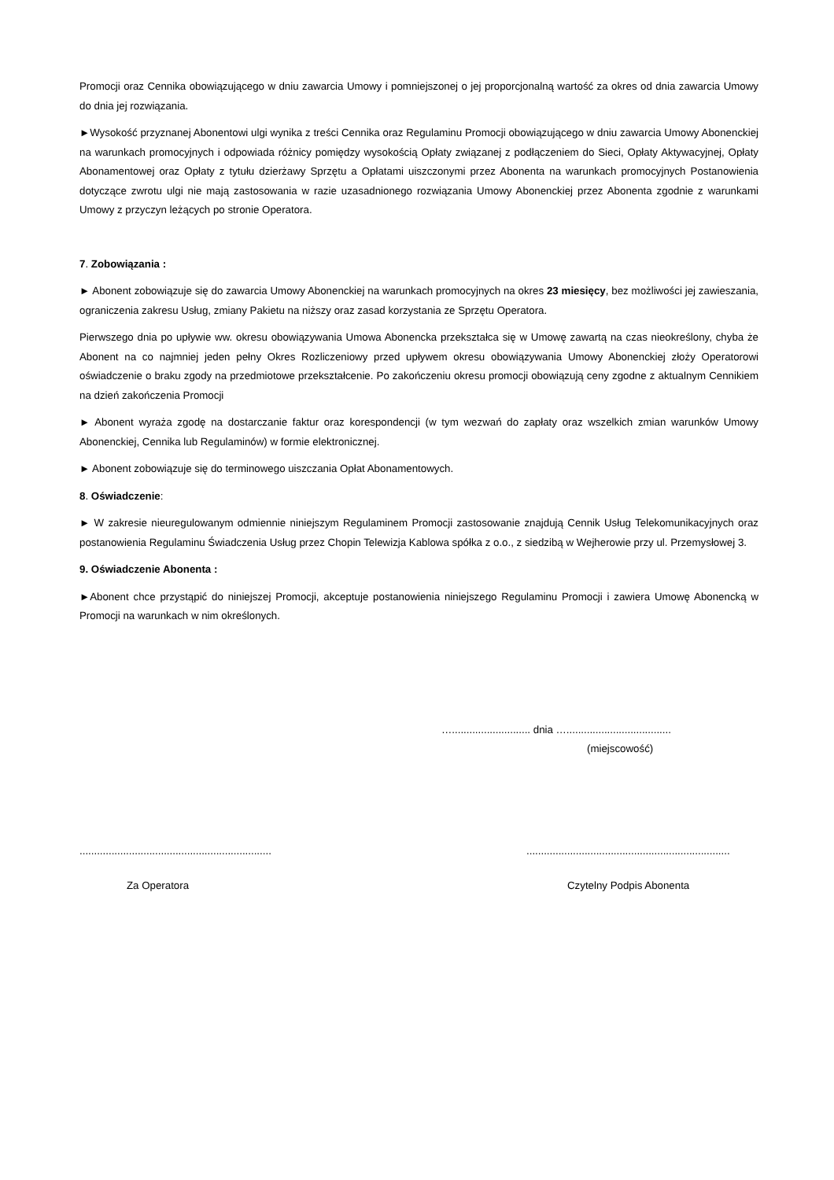Promocji oraz Cennika obowiązującego w dniu zawarcia Umowy i pomniejszonej o jej proporcjonalną wartość za okres od dnia zawarcia Umowy do dnia jej rozwiązania.
►Wysokość przyznanej Abonentowi ulgi wynika z treści Cennika oraz Regulaminu Promocji obowiązującego w dniu zawarcia Umowy Abonenckiej na warunkach promocyjnych i odpowiada różnicy pomiędzy wysokością Opłaty związanej z podłączeniem do Sieci, Opłaty Aktywacyjnej, Opłaty Abonamentowej oraz Opłaty z tytułu dzierżawy Sprzętu a Opłatami uiszczonymi przez Abonenta na warunkach promocyjnych Postanowienia dotyczące zwrotu ulgi nie mają zastosowania w razie uzasadnionego rozwiązania Umowy Abonenckiej przez Abonenta zgodnie z warunkami Umowy z przyczyn leżących po stronie Operatora.
7. Zobowiązania :
► Abonent zobowiązuje się do zawarcia Umowy Abonenckiej na warunkach promocyjnych na okres 23 miesięcy, bez możliwości jej zawieszania, ograniczenia zakresu Usług, zmiany Pakietu na niższy oraz zasad korzystania ze Sprzętu Operatora.
Pierwszego dnia po upływie ww. okresu obowiązywania Umowa Abonencka przekształca się w Umowę zawartą na czas nieokreślony, chyba że Abonent na co najmniej jeden pełny Okres Rozliczeniowy przed upływem okresu obowiązywania Umowy Abonenckiej złoży Operatorowi oświadczenie o braku zgody na przedmiotowe przekształcenie. Po zakończeniu okresu promocji obowiązują ceny zgodne z aktualnym Cennikiem na dzień zakończenia Promocji
► Abonent wyraża zgodę na dostarczanie faktur oraz korespondencji (w tym wezwań do zapłaty oraz wszelkich zmian warunków Umowy Abonenckiej, Cennika lub Regulaminów) w formie elektronicznej.
► Abonent zobowiązuje się do terminowego uiszczania Opłat Abonamentowych.
8. Oświadczenie:
► W zakresie nieuregulowanym odmiennie niniejszym Regulaminem Promocji zastosowanie znajdują Cennik Usług Telekomunikacyjnych oraz postanowienia Regulaminu Świadczenia Usług przez Chopin Telewizja Kablowa spółka z o.o., z siedzibą w Wejherowie przy ul. Przemysłowej 3.
9. Oświadczenie Abonenta :
►Abonent chce przystąpić do niniejszej Promocji, akceptuje postanowienia niniejszego Regulaminu Promocji i zawiera Umowę Abonencką w Promocji na warunkach w nim określonych.
…........................... dnia …....................................
(miejscowość)
..................................................................
......................................................................
Za Operatora Czytelny Podpis Abonenta